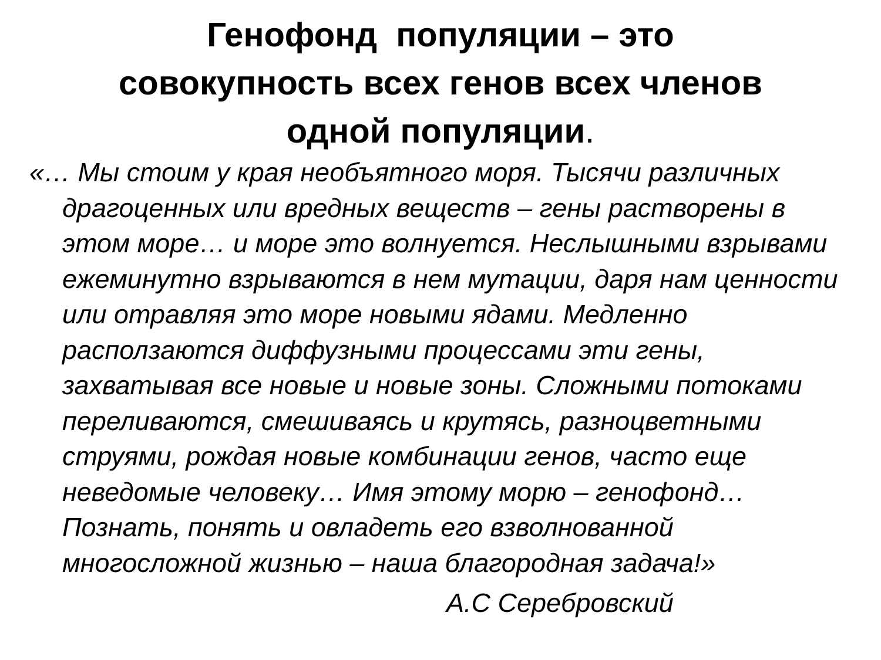Генофонд популяции – это
совокупность всех генов всех членов
одной популяции.
«… Мы стоим у края необъятного моря. Тысячи различных драгоценных или вредных веществ – гены растворены в этом море… и море это волнуется. Неслышными взрывами ежеминутно взрываются в нем мутации, даря нам ценности или отравляя это море новыми ядами. Медленно расползаются диффузными процессами эти гены, захватывая все новые и новые зоны. Сложными потоками переливаются, смешиваясь и крутясь, разноцветными струями, рождая новые комбинации генов, часто еще неведомые человеку… Имя этому морю – генофонд… Познать, понять и овладеть его взволнованной многосложной жизнью – наша благородная задача!»
А.С Серебровский